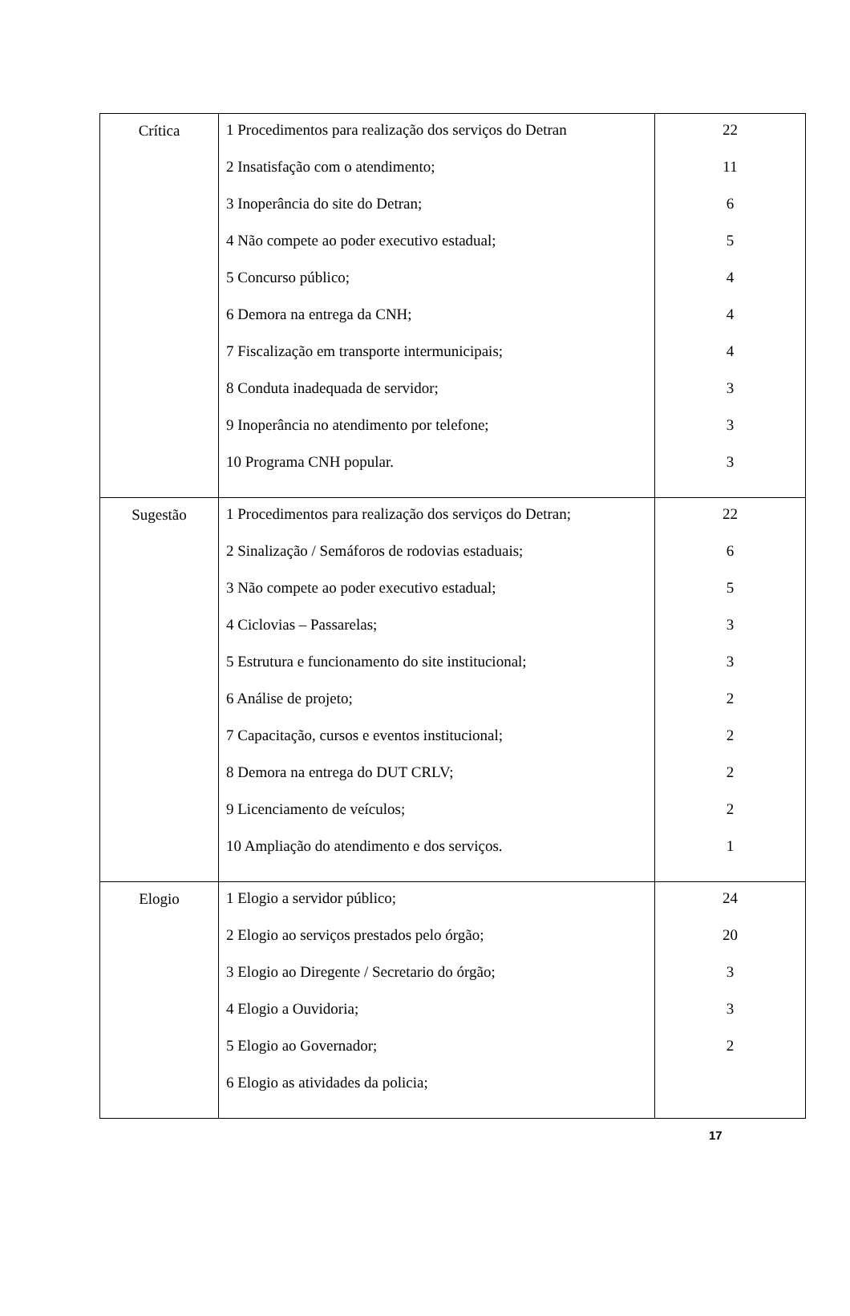| Crítica | 1 Procedimentos para realização dos serviços do Detran 2 Insatisfação com o atendimento; 3 Inoperância do site do Detran; 4 Não compete ao poder executivo estadual; 5 Concurso público; 6 Demora na entrega da CNH; 7 Fiscalização em transporte intermunicipais; 8 Conduta inadequada de servidor; 9 Inoperância no atendimento por telefone; 10 Programa CNH popular. | 22 11 6 5 4 4 4 3 3 3 |
| Sugestão | 1 Procedimentos para realização dos serviços do Detran; 2 Sinalização / Semáforos de rodovias estaduais; 3 Não compete ao poder executivo estadual; 4 Ciclovias – Passarelas; 5 Estrutura e funcionamento do site institucional; 6 Análise de projeto; 7 Capacitação, cursos e eventos institucional; 8 Demora na entrega do DUT CRLV; 9 Licenciamento de veículos; 10 Ampliação do atendimento e dos serviços. | 22 6 5 3 3 2 2 2 2 1 |
| Elogio | 1 Elogio a servidor público; 2 Elogio ao serviços prestados pelo órgão; 3 Elogio ao Diregente / Secretario do órgão; 4 Elogio a Ouvidoria; 5 Elogio ao Governador; 6 Elogio as atividades da policia; | 24 20 3 3 2 |
17